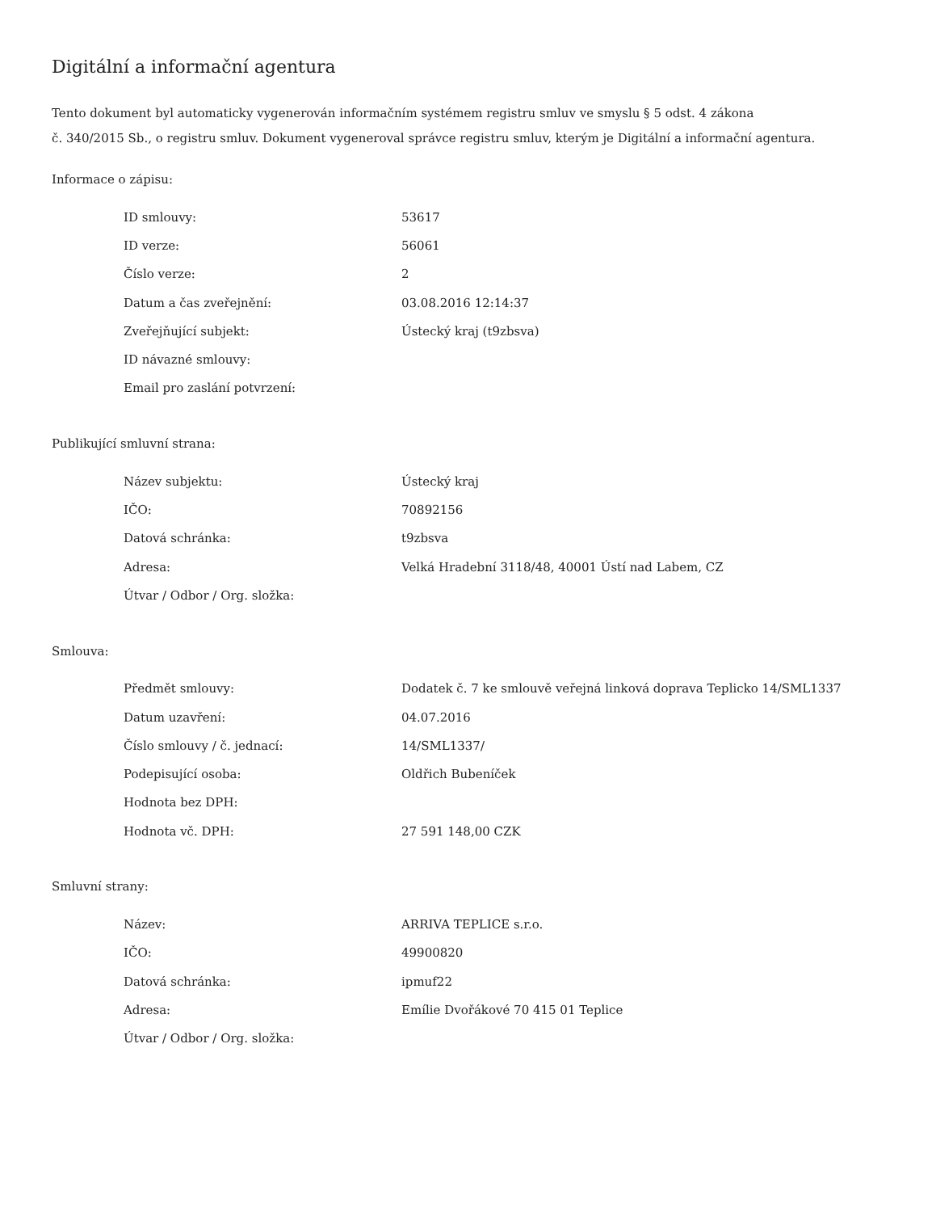Digitální a informační agentura
Tento dokument byl automaticky vygenerován informačním systémem registru smluv ve smyslu § 5 odst. 4 zákona
č. 340/2015 Sb., o registru smluv. Dokument vygeneroval správce registru smluv, kterým je Digitální a informační agentura.
Informace o zápisu:
| ID smlouvy: | 53617 |
| ID verze: | 56061 |
| Číslo verze: | 2 |
| Datum a čas zveřejnění: | 03.08.2016 12:14:37 |
| Zveřejňující subjekt: | Ústecký kraj (t9zbsva) |
| ID návazné smlouvy: | |
| Email pro zaslání potvrzení: | |
Publikující smluvní strana:
| Název subjektu: | Ústecký kraj |
| IČO: | 70892156 |
| Datová schránka: | t9zbsva |
| Adresa: | Velká Hradební 3118/48, 40001 Ústí nad Labem, CZ |
| Útvar / Odbor / Org. složka: | |
Smlouva:
| Předmět smlouvy: | Dodatek č. 7 ke smlouvě veřejná linková doprava Teplicko 14/SML1337 |
| Datum uzavření: | 04.07.2016 |
| Číslo smlouvy / č. jednací: | 14/SML1337/ |
| Podepisující osoba: | Oldřich Bubeníček |
| Hodnota bez DPH: | |
| Hodnota vč. DPH: | 27 591 148,00 CZK |
Smluvní strany:
| Název: | ARRIVA TEPLICE s.r.o. |
| IČO: | 49900820 |
| Datová schránka: | ipmuf22 |
| Adresa: | Emílie Dvořákové 70 415 01 Teplice |
| Útvar / Odbor / Org. složka: | |